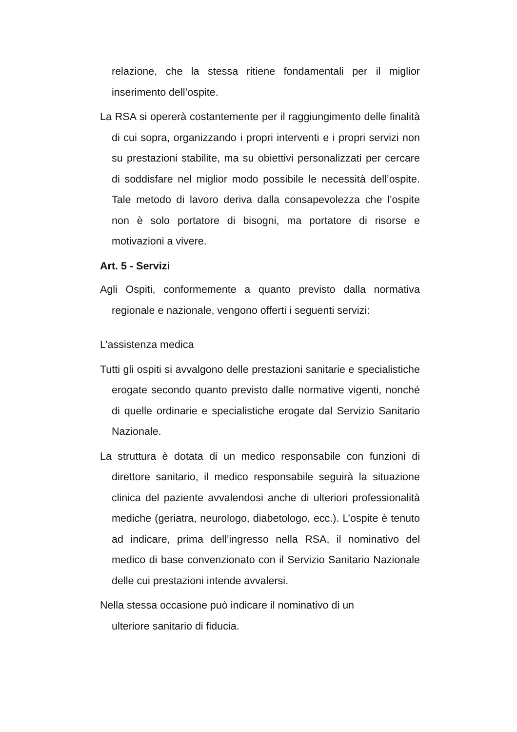relazione, che la stessa ritiene fondamentali per il miglior inserimento dell’ospite.
La RSA si opererà costantemente per il raggiungimento delle finalità di cui sopra, organizzando i propri interventi e i propri servizi non su prestazioni stabilite, ma su obiettivi personalizzati per cercare di soddisfare nel miglior modo possibile le necessità dell’ospite. Tale metodo di lavoro deriva dalla consapevolezza che l’ospite non è solo portatore di bisogni, ma portatore di risorse e motivazioni a vivere.
Art. 5 - Servizi
Agli Ospiti, conformemente a quanto previsto dalla normativa regionale e nazionale, vengono offerti i seguenti servizi:
L’assistenza medica
Tutti gli ospiti si avvalgono delle prestazioni sanitarie e specialistiche erogate secondo quanto previsto dalle normative vigenti, nonché di quelle ordinarie e specialistiche erogate dal Servizio Sanitario Nazionale.
La struttura è dotata di un medico responsabile con funzioni di direttore sanitario, il medico responsabile seguirà la situazione clinica del paziente avvalendosi anche di ulteriori professionalità mediche (geriatra, neurologo, diabetologo, ecc.). L’ospite è tenuto ad indicare, prima dell’ingresso nella RSA, il nominativo del medico di base convenzionato con il Servizio Sanitario Nazionale delle cui prestazioni intende avvalersi.
Nella stessa occasione può indicare il nominativo di un
ulteriore sanitario di fiducia.